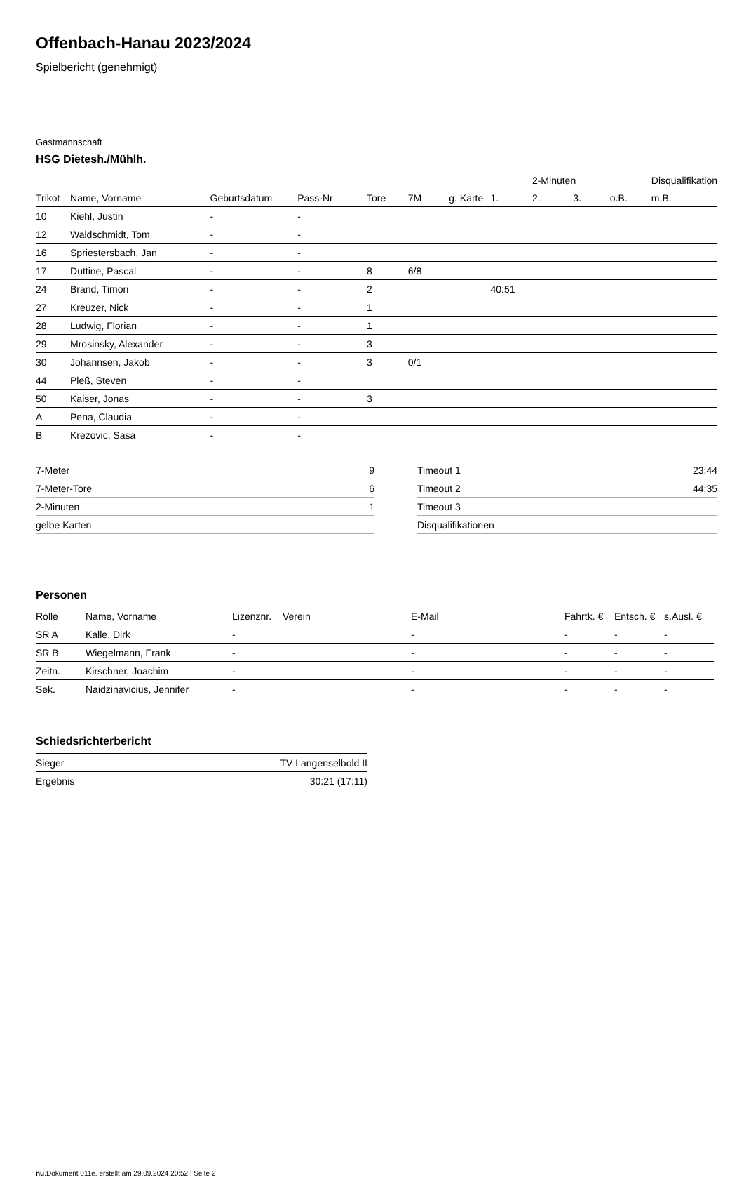Offenbach-Hanau 2023/2024
Spielbericht (genehmigt)
Gastmannschaft
HSG Dietesh./Mühlh.
| | | | | | | | | 2-Minuten | | | Disqualifikation |
| --- | --- | --- | --- | --- | --- | --- | --- | --- | --- | --- | --- |
| Trikot | Name, Vorname | Geburtsdatum | Pass-Nr | Tore | 7M | g. Karte | 1. | 2. | 3. | o.B. | m.B. |
| 10 | Kiehl, Justin | - | - | | | | | | | | |
| 12 | Waldschmidt, Tom | - | - | | | | | | | | |
| 16 | Spriestersbach, Jan | - | - | | | | | | | | |
| 17 | Duttine, Pascal | - | - | 8 | 6/8 | | | | | | |
| 24 | Brand, Timon | - | - | 2 | | | 40:51 | | | | |
| 27 | Kreuzer, Nick | - | - | 1 | | | | | | | |
| 28 | Ludwig, Florian | - | - | 1 | | | | | | | |
| 29 | Mrosinsky, Alexander | - | - | 3 | | | | | | | |
| 30 | Johannsen, Jakob | - | - | 3 | 0/1 | | | | | | |
| 44 | Pleß, Steven | - | - | | | | | | | | |
| 50 | Kaiser, Jonas | - | - | 3 | | | | | | | |
| A | Pena, Claudia | - | - | | | | | | | | |
| B | Krezovic, Sasa | - | - | | | | | | | | |
| 7-Meter | 9 |
| 7-Meter-Tore | 6 |
| 2-Minuten | 1 |
| gelbe Karten | |
| Timeout 1 | 23:44 |
| Timeout 2 | 44:35 |
| Timeout 3 | |
| Disqualifikationen | |
Personen
| Rolle | Name, Vorname | Lizenznr. | Verein | E-Mail | Fahrtk. € | Entsch. € | s.Ausl. € |
| --- | --- | --- | --- | --- | --- | --- | --- |
| SR A | Kalle, Dirk | - | | - | - | - | - |
| SR B | Wiegelmann, Frank | - | | - | - | - | - |
| Zeitn. | Kirschner, Joachim | - | | - | - | - | - |
| Sek. | Naidzinavicius, Jennifer | - | | - | - | - | - |
Schiedsrichterbericht
| Sieger | TV Langenselbold II |
| Ergebnis | 30:21 (17:11) |
nu.Dokument 011e, erstellt am 29.09.2024 20:52 | Seite 2